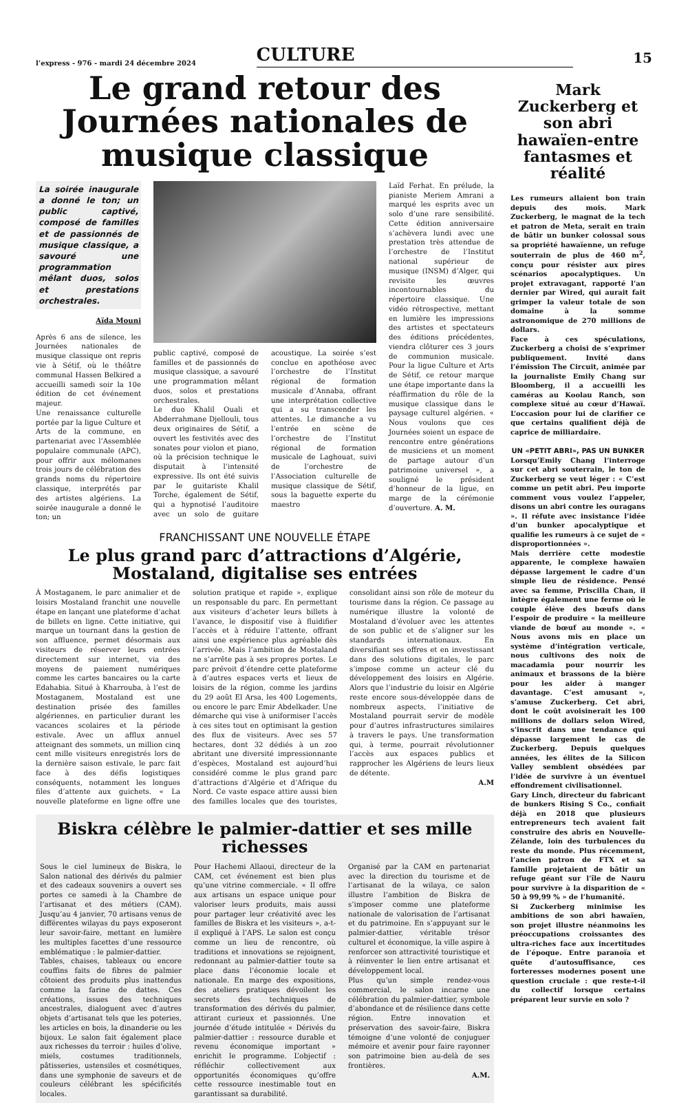l’express - 976 - mardi 24 décembre 2024 CULTURE 15
Le grand retour des Journées nationales de musique classique
La soirée inaugurale a donné le ton; un public captivé, composé de familles et de passionnés de musique classique, a savouré une programmation mêlant duos, solos et prestations orchestrales.
Aïda Mouni
Après 6 ans de silence, les Journées nationales de musique classique ont repris vie à Sétif, où le théâtre communal Hassen Belkired a accueilli samedi soir la 10e édition de cet événement majeur.
Une renaissance culturelle portée par la ligue Culture et Arts de la commune, en partenariat avec l’Assemblée populaire communale (APC), pour offrir aux mélomanes trois jours de célébration des grands noms du répertoire classique, interprétés par des artistes algériens. La soirée inaugurale a donné le ton; un
public captivé, composé de familles et de passionnés de musique classique, a savouré une programmation mêlant duos, solos et prestations orchestrales.
Le duo Khalil Ouali et Abderrahmane Djellouli, tous deux originaires de Sétif, a ouvert les festivités avec des sonates pour violon et piano, où la précision technique le disputait à l’intensité expressive. Ils ont été suivis par le guitariste Khalil Torche, également de Sétif, qui a hypnotisé l’auditoire avec un solo de guitare acoustique. La soirée s’est conclue en apothéose avec l’orchestre de l’Institut régional de formation musicale d’Annaba, offrant une interprétation collective qui a su transcender les attentes. Le dimanche a vu l’entrée en scène de l’orchestre de l’Institut régional de formation musicale de Laghouat, suivi de l’orchestre de l’Association culturelle de musique classique de Sétif, sous la baguette experte du maestro
Laïd Ferhat. En prélude, la pianiste Meriem Amrani a marqué les esprits avec un solo d’une rare sensibilité. Cette édition anniversaire s’achèvera lundi avec une prestation très attendue de l’orchestre de l’Institut national supérieur de musique (INSM) d’Alger, qui revisite les œuvres incontournables du répertoire classique. Une vidéo rétrospective, mettant en lumière les impressions des artistes et spectateurs des éditions précédentes, viendra clôturer ces 3 jours de communion musicale. Pour la ligue Culture et Arts de Sétif, ce retour marque une étape importante dans la réaffirmation du rôle de la musique classique dans le paysage culturel algérien. « Nous voulons que ces Journées soient un espace de rencontre entre générations de musiciens et un moment de partage autour d’un patrimoine universel », a souligné le président d’honneur de la ligue, en marge de la cérémonie d’ouverture. A. M.
FRANCHISSANT UNE NOUVELLE ÉTAPE
Le plus grand parc d’attractions d’Algérie, Mostaland, digitalise ses entrées
À Mostaganem, le parc animalier et de loisirs Mostaland franchit une nouvelle étape en lançant une plateforme d’achat de billets en ligne. Cette initiative, qui marque un tournant dans la gestion de son affluence, permet désormais aux visiteurs de réserver leurs entrées directement sur internet, via des moyens de paiement numériques comme les cartes bancaires ou la carte Edahabia. Situé à Kharrouba, à l’est de Mostaganem, Mostaland est une destination prisée des familles algériennes, en particulier durant les vacances scolaires et la période estivale. Avec un afflux annuel atteignant des sommets, un million cinq cent mille visiteurs enregistrés lors de la dernière saison estivale, le parc fait face à des défis logistiques conséquents, notamment les longues files d’attente aux guichets. « La nouvelle plateforme en ligne offre une solution pratique et rapide », explique un responsable du parc. En permettant aux visiteurs d’acheter leurs billets à l’avance, le dispositif vise à fluidifier l’accès et à réduire l’attente, offrant ainsi une expérience plus agréable dès l’arrivée. Mais l’ambition de Mostaland ne s’arrête pas à ses propres portes. Le parc prévoit d’étendre cette plateforme à d’autres espaces verts et lieux de loisirs de la région, comme les jardins du 29 août El Arsa, les 400 Logements, ou encore le parc Emir Abdelkader. Une démarche qui vise à uniformiser l’accès à ces sites tout en optimisant la gestion des flux de visiteurs. Avec ses 57 hectares, dont 32 dédiés à un zoo abritant une diversité impressionnante d’espèces, Mostaland est aujourd’hui considéré comme le plus grand parc d’attractions d’Algérie et d’Afrique du Nord. Ce vaste espace attire aussi bien des familles locales que des touristes, consolidant ainsi son rôle de moteur du tourisme dans la région. Ce passage au numérique illustre la volonté de Mostaland d’évoluer avec les attentes de son public et de s’aligner sur les standards internationaux. En diversifiant ses offres et en investissant dans des solutions digitales, le parc s’impose comme un acteur clé du développement des loisirs en Algérie. Alors que l’industrie du loisir en Algérie reste encore sous-développée dans de nombreux aspects, l’initiative de Mostaland pourrait servir de modèle pour d’autres infrastructures similaires à travers le pays. Une transformation qui, à terme, pourrait révolutionner l’accès aux espaces publics et rapprocher les Algériens de leurs lieux de détente.
A.M
Biskra célèbre le palmier-dattier et ses mille richesses
Sous le ciel lumineux de Biskra, le Salon national des dérivés du palmier et des cadeaux souvenirs a ouvert ses portes ce samedi à la Chambre de l’artisanat et des métiers (CAM). Jusqu’au 4 janvier, 70 artisans venus de différentes wilayas du pays exposeront leur savoir-faire, mettant en lumière les multiples facettes d’une ressource emblématique : le palmier-dattier.
Tables, chaises, tableaux ou encore couffins faits de fibres de palmier côtoient des produits plus inattendus comme la farine de dattes. Ces créations, issues des techniques ancestrales, dialoguent avec d’autres objets d’artisanat tels que les poteries, les articles en bois, la dinanderie ou les bijoux. Le salon fait également place aux richesses du terroir : huiles d’olive, miels, costumes traditionnels, pâtisseries, ustensiles et cosmétiques, dans une symphonie de saveurs et de couleurs célébrant les spécificités locales.
Pour Hachemi Allaoui, directeur de la CAM, cet événement est bien plus qu’une vitrine commerciale. « Il offre aux artisans un espace unique pour valoriser leurs produits, mais aussi pour partager leur créativité avec les familles de Biskra et les visiteurs », a-t-il expliqué à l’APS. Le salon est conçu comme un lieu de rencontre, où traditions et innovations se rejoignent, redonnant au palmier-dattier toute sa place dans l’économie locale et nationale. En marge des expositions, des ateliers pratiques dévoilent les secrets des techniques de transformation des dérivés du palmier, attirant curieux et passionnés. Une journée d’étude intitulée « Dérivés du palmier-dattier : ressource durable et revenu économique important » enrichit le programme. L’objectif : réfléchir collectivement aux opportunités économiques qu’offre cette ressource inestimable tout en garantissant sa durabilité.
Organisé par la CAM en partenariat avec la direction du tourisme et de l’artisanat de la wilaya, ce salon illustre l’ambition de Biskra de s’imposer comme une plateforme nationale de valorisation de l’artisanat et du patrimoine. En s’appuyant sur le palmier-dattier, véritable trésor culturel et économique, la ville aspire à renforcer son attractivité touristique et à réinventer le lien entre artisanat et développement local.
Plus qu’un simple rendez-vous commercial, le salon incarne une célébration du palmier-dattier, symbole d’abondance et de résilience dans cette région. Entre innovation et préservation des savoir-faire, Biskra témoigne d’une volonté de conjuguer mémoire et avenir pour faire rayonner son patrimoine bien au-delà de ses frontières.
A.M.
Mark Zuckerberg et son abri hawaïen-entre fantasmes et réalité
Les rumeurs allaient bon train depuis des mois. Mark Zuckerberg, le magnat de la tech et patron de Meta, serait en train de bâtir un bunker colossal sous sa propriété hawaïenne, un refuge souterrain de plus de 460 m<sup>2</sup>, conçu pour résister aux pires scénarios apocalyptiques. Un projet extravagant, rapporté l’an dernier par Wired, qui aurait fait grimper la valeur totale de son domaine à la somme astronomique de 270 millions de dollars.
Face à ces spéculations, Zuckerberg a choisi de s’exprimer publiquement. Invité dans l’émission The Circuit, animée par la journaliste Emily Chang sur Bloomberg, il a accueilli les caméras au Koolau Ranch, son complexe situé au cœur d’Hawaï. L’occasion pour lui de clarifier ce que certains qualifient déjà de caprice de milliardaire.
UN «PETIT ABRI», PAS UN BUNKER
Lorsqu’Emily Chang l’interroge sur cet abri souterrain, le ton de Zuckerberg se veut léger : « C’est comme un petit abri. Peu importe comment vous voulez l’appeler, disons un abri contre les ouragans ». Il réfute avec insistance l’idée d’un bunker apocalyptique et qualifie les rumeurs à ce sujet de « disproportionnées ».
Mais derrière cette modestie apparente, le complexe hawaïen dépasse largement le cadre d’un simple lieu de résidence. Pensé avec sa femme, Priscilla Chan, il intègre également une ferme où le couple élève des bœufs dans l’espoir de produire « la meilleure viande de bœuf au monde ». « Nous avons mis en place un système d’intégration verticale, nous cultivons des noix de macadamia pour nourrir les animaux et brassons de la bière pour les aider à manger davantage. C’est amusant », s’amuse Zuckerberg. Cet abri, dont le coût avoisinerait les 100 millions de dollars selon Wired, s’inscrit dans une tendance qui dépasse largement le cas de Zuckerberg. Depuis quelques années, les élites de la Silicon Valley semblent obsédées par l’idée de survivre à un éventuel effondrement civilisationnel.
Gary Linch, directeur du fabricant de bunkers Rising S Co., confiait déjà en 2018 que plusieurs entrepreneurs tech avaient fait construire des abris en Nouvelle-Zélande, loin des turbulences du reste du monde. Plus récemment, l’ancien patron de FTX et sa famille projetaient de bâtir un refuge géant sur l’île de Nauru pour survivre à la disparition de « 50 à 99,99 % » de l’humanité.
Si Zuckerberg minimise les ambitions de son abri hawaïen, son projet illustre néanmoins les préoccupations croissantes des ultra-riches face aux incertitudes de l’époque. Entre paranoïa et quête d’autosuffisance, ces forteresses modernes posent une question cruciale : que reste-t-il du collectif lorsque certains préparent leur survie en solo ?